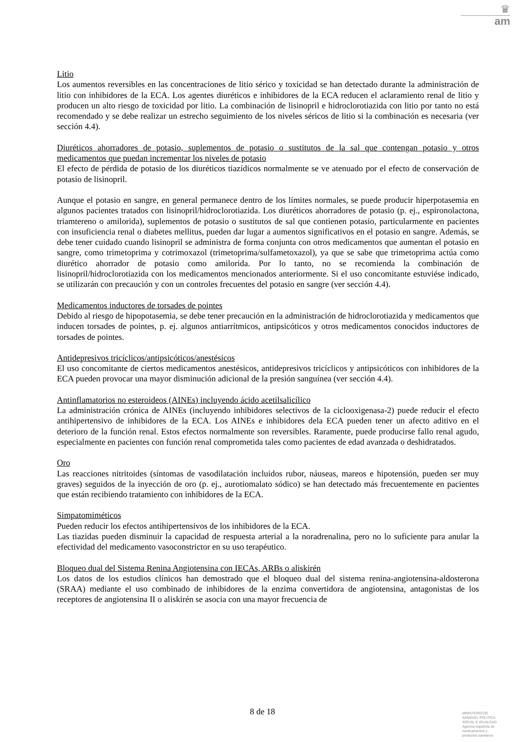♛
am
Litio
Los aumentos reversibles en las concentraciones de litio sérico y toxicidad se han detectado durante la administración de litio con inhibidores de la ECA. Los agentes diuréticos e inhibidores de la ECA reducen el aclaramiento renal de litio y producen un alto riesgo de toxicidad por litio. La combinación de lisinopril e hidroclorotiazida con litio por tanto no está recomendado y se debe realizar un estrecho seguimiento de los niveles séricos de litio si la combinación es necesaria (ver sección 4.4).
Diuréticos ahorradores de potasio, suplementos de potasio o sustitutos de la sal que contengan potasio y otros medicamentos que puedan incrementar los niveles de potasio
El efecto de pérdida de potasio de los diuréticos tiazídicos normalmente se ve atenuado por el efecto de conservación de potasio de lisinopril.
Aunque el potasio en sangre, en general permanece dentro de los límites normales, se puede producir hiperpotasemia en algunos pacientes tratados con lisinopril/hidroclorotiazida. Los diuréticos ahorradores de potasio (p. ej., espironolactona, triamtereno o amilorida), suplementos de potasio o sustitutos de sal que contienen potasio, particularmente en pacientes con insuficiencia renal o diabetes mellitus, pueden dar lugar a aumentos significativos en el potasio en sangre. Además, se debe tener cuidado cuando lisinopril se administra de forma conjunta con otros medicamentos que aumentan el potasio en sangre, como trimetoprima y cotrimoxazol (trimetoprima/sulfametoxazol), ya que se sabe que trimetoprima actúa como diurético ahorrador de potasio como amilorida. Por lo tanto, no se recomienda la combinación de lisinopril/hidroclorotiazida con los medicamentos mencionados anteriormente. Si el uso concomitante estuviése indicado, se utilizarán con precaución y con un controles frecuentes del potasio en sangre (ver sección 4.4).
Medicamentos inductores de torsades de pointes
Debido al riesgo de hipopotasemia, se debe tener precaución en la administración de hidroclorotiazida y medicamentos que inducen torsades de pointes, p. ej. algunos antiarrítmicos, antipsicóticos y otros medicamentos conocidos inductores de torsades de pointes.
Antidepresivos tricíclicos/antipsicóticos/anestésicos
El uso concomitante de ciertos medicamentos anestésicos, antidepresivos tricíclicos y antipsicóticos con inhibidores de la ECA pueden provocar una mayor disminución adicional de la presión sanguínea (ver sección 4.4).
Antinflamatorios no esteroideos (AINEs) incluyendo ácido acetilsalicílico
La administración crónica de AINEs (incluyendo inhibidores selectivos de la ciclooxigenasa-2) puede reducir el efecto antihipertensivo de inhibidores de la ECA. Los AINEs e inhibidores dela ECA pueden tener un afecto aditivo en el deterioro de la función renal. Estos efectos normalmente son reversibles. Raramente, puede producirse fallo renal agudo, especialmente en pacientes con función renal comprometida tales como pacientes de edad avanzada o deshidratados.
Oro
Las reacciones nitritoides (síntomas de vasodilatación incluidos rubor, náuseas, mareos e hipotensión, pueden ser muy graves) seguidos de la inyección de oro (p. ej., aurotiomalato sódico) se han detectado más frecuentemente en pacientes que están recibiendo tratamiento con inhibidores de la ECA.
Simpatomiméticos
Pueden reducir los efectos antihipertensivos de los inhibidores de la ECA.
Las tiazidas pueden disminuir la capacidad de respuesta arterial a la noradrenalina, pero no lo suficiente para anular la efectividad del medicamento vasoconstrictor en su uso terapéutico.
Bloqueo dual del Sistema Renina Angiotensina con IECAs, ARBs o aliskirén
Los datos de los estudios clínicos han demostrado que el bloqueo dual del sistema renina-angiotensina-aldosterona (SRAA) mediante el uso combinado de inhibidores de la enzima convertidora de angiotensina, antagonistas de los receptores de angiotensina II o aliskirén se asocia con una mayor frecuencia de
8 de 18
MINISTERIO DE
SANIDAD, POLITICA
SOCIAL E IGUALDAD
Agencia española de
medicamentos y
productos sanitarios